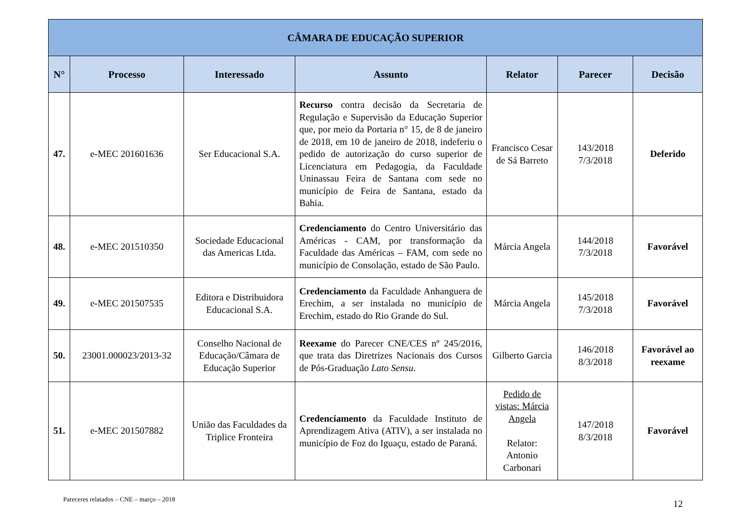| CÂMARA DE EDUCAÇÃO SUPERIOR | | | | | | |
| --- | --- | --- | --- | --- | --- | --- |
| N° | Processo | Interessado | Assunto | Relator | Parecer | Decisão |
| 47. | e-MEC 201601636 | Ser Educacional S.A. | Recurso contra decisão da Secretaria de Regulação e Supervisão da Educação Superior que, por meio da Portaria n° 15, de 8 de janeiro de 2018, em 10 de janeiro de 2018, indeferiu o pedido de autorização do curso superior de Licenciatura em Pedagogia, da Faculdade Uninassau Feira de Santana com sede no município de Feira de Santana, estado da Bahia. | Francisco Cesar de Sá Barreto | 143/2018 7/3/2018 | Deferido |
| 48. | e-MEC 201510350 | Sociedade Educacional das Americas Ltda. | Credenciamento do Centro Universitário das Américas - CAM, por transformação da Faculdade das Américas – FAM, com sede no município de Consolação, estado de São Paulo. | Márcia Angela | 144/2018 7/3/2018 | Favorável |
| 49. | e-MEC 201507535 | Editora e Distribuidora Educacional S.A. | Credenciamento da Faculdade Anhanguera de Erechim, a ser instalada no município de Erechim, estado do Rio Grande do Sul. | Márcia Angela | 145/2018 7/3/2018 | Favorável |
| 50. | 23001.000023/2013-32 | Conselho Nacional de Educação/Câmara de Educação Superior | Reexame do Parecer CNE/CES nº 245/2016, que trata das Diretrizes Nacionais dos Cursos de Pós-Graduação Lato Sensu . | Gilberto Garcia | 146/2018 8/3/2018 | Favorável ao reexame |
| 51. | e-MEC 201507882 | União das Faculdades da Triplice Fronteira | Credenciamento da Faculdade Instituto de Aprendizagem Ativa (ATIV), a ser instalada no município de Foz do Iguaçu, estado de Paraná. | Pedido de vistas: Márcia Angela Relator: Antonio Carbonari | 147/2018 8/3/2018 | Favorável |
Pareceres relatados – CNE – março – 2018 12